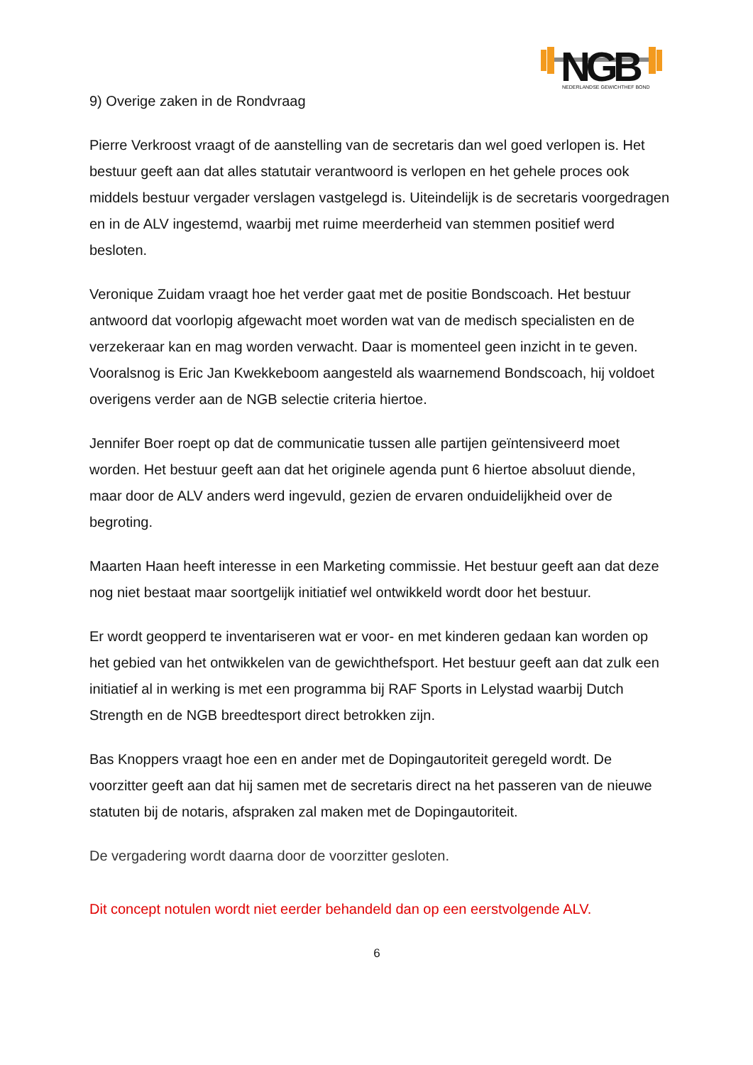NGB
NEDERLANDSE GEWICHTHEF BOND
9) Overige zaken in de Rondvraag
Pierre Verkroost vraagt of de aanstelling van de secretaris dan wel goed verlopen is. Het bestuur geeft aan dat alles statutair verantwoord is verlopen en het gehele proces ook middels bestuur vergader verslagen vastgelegd is. Uiteindelijk is de secretaris voorgedragen en in de ALV ingestemd, waarbij met ruime meerderheid van stemmen positief werd besloten.
Veronique Zuidam vraagt hoe het verder gaat met de positie Bondscoach. Het bestuur antwoord dat voorlopig afgewacht moet worden wat van de medisch specialisten en de verzekeraar kan en mag worden verwacht. Daar is momenteel geen inzicht in te geven. Vooralsnog is Eric Jan Kwekkeboom aangesteld als waarnemend Bondscoach, hij voldoet overigens verder aan de NGB selectie criteria hiertoe.
Jennifer Boer roept op dat de communicatie tussen alle partijen geïntensiveerd moet worden. Het bestuur geeft aan dat het originele agenda punt 6 hiertoe absoluut diende, maar door de ALV anders werd ingevuld, gezien de ervaren onduidelijkheid over de begroting.
Maarten Haan heeft interesse in een Marketing commissie. Het bestuur geeft aan dat deze nog niet bestaat maar soortgelijk initiatief wel ontwikkeld wordt door het bestuur.
Er wordt geopperd te inventariseren wat er voor- en met kinderen gedaan kan worden op het gebied van het ontwikkelen van de gewichthefsport. Het bestuur geeft aan dat zulk een initiatief al in werking is met een programma bij RAF Sports in Lelystad waarbij Dutch Strength en de NGB breedtesport direct betrokken zijn.
Bas Knoppers vraagt hoe een en ander met de Dopingautoriteit geregeld wordt. De voorzitter geeft aan dat hij samen met de secretaris direct na het passeren van de nieuwe statuten bij de notaris, afspraken zal maken met de Dopingautoriteit.
De vergadering wordt daarna door de voorzitter gesloten.
Dit concept notulen wordt niet eerder behandeld dan op een eerstvolgende ALV.
6